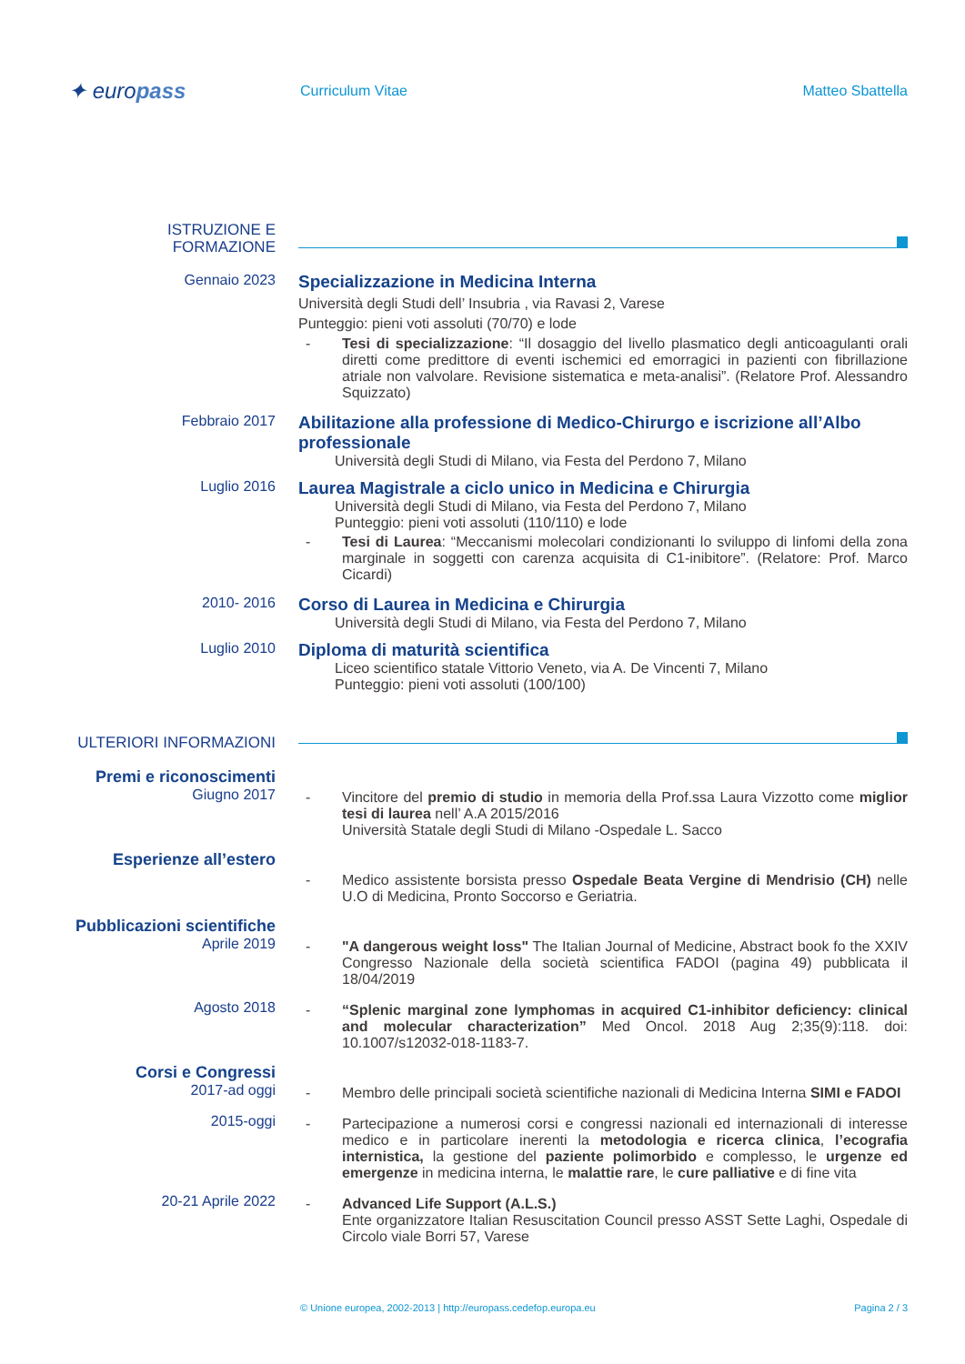✦ europass
Curriculum Vitae Matteo Sbattella
ISTRUZIONE E
FORMAZIONE
Gennaio 2023
Specializzazione in Medicina Interna
Università degli Studi dell’ Insubria , via Ravasi 2, Varese
Punteggio: pieni voti assoluti (70/70) e lode
- Tesi di specializzazione: “Il dosaggio del livello plasmatico degli anticoagulanti orali diretti come predittore di eventi ischemici ed emorragici in pazienti con fibrillazione atriale non valvolare. Revisione sistematica e meta-analisi”. (Relatore Prof. Alessandro Squizzato)
Febbraio 2017
Abilitazione alla professione di Medico-Chirurgo e iscrizione all’Albo professionale
Università degli Studi di Milano, via Festa del Perdono 7, Milano
Luglio 2016
Laurea Magistrale a ciclo unico in Medicina e Chirurgia
Università degli Studi di Milano, via Festa del Perdono 7, Milano
Punteggio: pieni voti assoluti (110/110) e lode
- Tesi di Laurea: “Meccanismi molecolari condizionanti lo sviluppo di linfomi della zona marginale in soggetti con carenza acquisita di C1-inibitore”. (Relatore: Prof. Marco Cicardi)
2010- 2016
Corso di Laurea in Medicina e Chirurgia
Università degli Studi di Milano, via Festa del Perdono 7, Milano
Luglio 2010
Diploma di maturità scientifica
Liceo scientifico statale Vittorio Veneto, via A. De Vincenti 7, Milano
Punteggio: pieni voti assoluti (100/100)
ULTERIORI INFORMAZIONI
Premi e riconoscimenti
Giugno 2017
- Vincitore del premio di studio in memoria della Prof.ssa Laura Vizzotto come miglior tesi di laurea nell’ A.A 2015/2016
Università Statale degli Studi di Milano -Ospedale L. Sacco
Esperienze all’estero
- Medico assistente borsista presso Ospedale Beata Vergine di Mendrisio (CH) nelle U.O di Medicina, Pronto Soccorso e Geriatria.
Pubblicazioni scientifiche
Aprile 2019
- "A dangerous weight loss" The Italian Journal of Medicine, Abstract book fo the XXIV Congresso Nazionale della società scientifica FADOI (pagina 49) pubblicata il 18/04/2019
Agosto 2018
- “Splenic marginal zone lymphomas in acquired C1-inhibitor deficiency: clinical and molecular characterization” Med Oncol. 2018 Aug 2;35(9):118. doi: 10.1007/s12032-018-1183-7.
Corsi e Congressi
2017-ad oggi
- Membro delle principali società scientifiche nazionali di Medicina Interna SIMI e FADOI
2015-oggi
- Partecipazione a numerosi corsi e congressi nazionali ed internazionali di interesse medico e in particolare inerenti la metodologia e ricerca clinica, l’ecografia internistica, la gestione del paziente polimorbido e complesso, le urgenze ed emergenze in medicina interna, le malattie rare, le cure palliative e di fine vita
20-21 Aprile 2022
- Advanced Life Support (A.L.S.)
Ente organizzatore Italian Resuscitation Council presso ASST Sette Laghi, Ospedale di Circolo viale Borri 57, Varese
© Unione europea, 2002-2013 | http://europass.cedefop.europa.eu Pagina 2 / 3